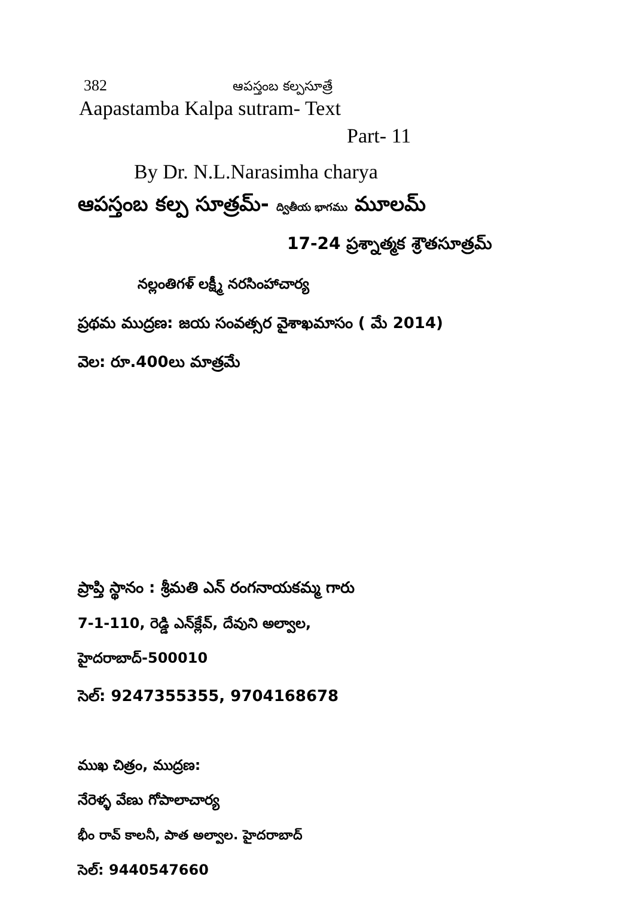382 ఆపస్తంబ కల్పసూత్రే
Aapastamba Kalpa sutram- Text
Part- 11
By Dr. N.L.Narasimha charya
ఆపస్తంబ కల్ప సూత్రమ్- ద్వితీయ భాగము మూలమ్
17-24 ప్రశ్నాత్మక శ్రౌతసూత్రమ్
నల్లంతిగళ్ లక్ష్మీ నరసింహాచార్య
ప్రథమ ముద్రణ: జయ సంవత్సర వైశాఖమాసం ( మే 2014)
వెల: రూ.400లు మాత్రమే
ప్రాప్తి స్థానం : శ్రీమతి ఎన్ రంగనాయకమ్మ గారు
7-1-110, రెడ్డి ఎన్‌క్లేవ్, దేవుని అల్వాల,
హైదరాబాద్-500010
సెల్: 9247355355, 9704168678
ముఖ చిత్రం, ముద్రణ:
నేరెళ్ళ వేణు గోపాలాచార్య
భీం రావ్ కాలనీ, పాత అల్వాల. హైదరాబాద్
సెల్: 9440547660